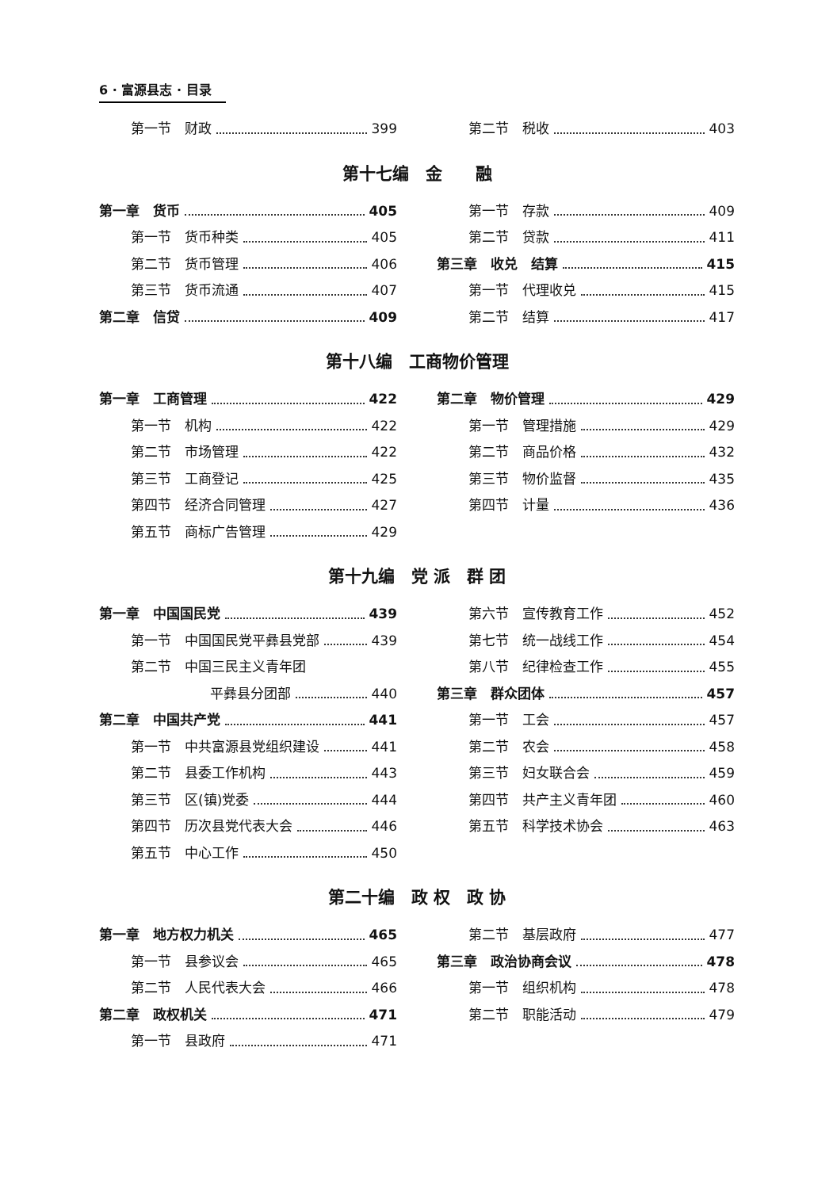6 · 富源县志 · 目录
第一节　财政 399 第二节　税收 403
第十七编　金　　融
第一章　货币 405
第一节　货币种类 405
第二节　货币管理 406
第三节　货币流通 407
第二章　信贷 409
第一节　存款 409
第二节　贷款 411
第三章　收兑　结算 415
第一节　代理收兑 415
第二节　结算 417
第十八编　工商物价管理
第一章　工商管理 422
第一节　机构 422
第二节　市场管理 422
第三节　工商登记 425
第四节　经济合同管理 427
第五节　商标广告管理 429
第二章　物价管理 429
第一节　管理措施 429
第二节　商品价格 432
第三节　物价监督 435
第四节　计量 436
第十九编　党 派　群 团
第一章　中国国民党 439
第一节　中国国民党平彝县党部 439
第二节　中国三民主义青年团
平彝县分团部 440
第二章　中国共产党 441
第一节　中共富源县党组织建设 441
第二节　县委工作机构 443
第三节　区(镇)党委 444
第四节　历次县党代表大会 446
第五节　中心工作 450
第六节　宣传教育工作 452
第七节　统一战线工作 454
第八节　纪律检查工作 455
第三章　群众团体 457
第一节　工会 457
第二节　农会 458
第三节　妇女联合会 459
第四节　共产主义青年团 460
第五节　科学技术协会 463
第二十编　政 权　政 协
第一章　地方权力机关 465
第一节　县参议会 465
第二节　人民代表大会 466
第二章　政权机关 471
第一节　县政府 471
第二节　基层政府 477
第三章　政治协商会议 478
第一节　组织机构 478
第二节　职能活动 479